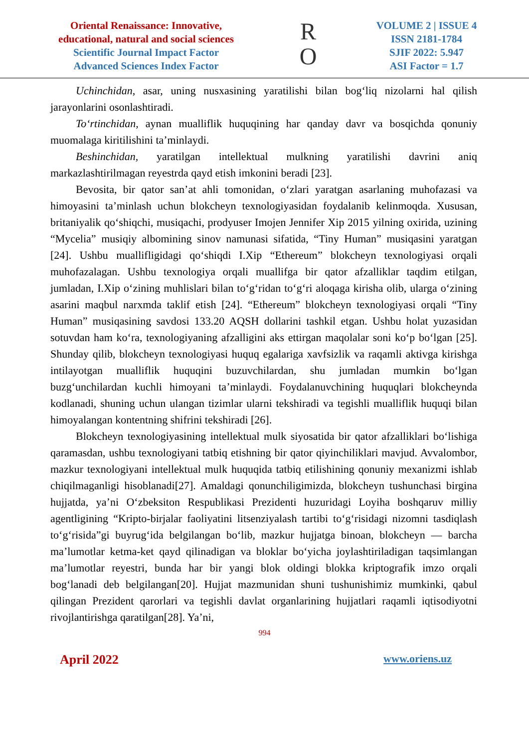Oriental Renaissance: Innovative,
educational, natural and social sciences
Scientific Journal Impact Factor
Advanced Sciences Index Factor
R
O
VOLUME 2 | ISSUE 4
ISSN 2181-1784
SJIF 2022: 5.947
ASI Factor = 1.7
Uchinchidan, asar, uning nusxasining yaratilishi bilan bog‘liq nizolarni hal qilish jarayonlarini osonlashtiradi.
To‘rtinchidan, aynan mualliflik huquqining har qanday davr va bosqichda qonuniy muomalaga kiritilishini ta’minlaydi.
Beshinchidan, yaratilgan intellektual mulkning yaratilishi davrini aniq markazlashtirilmagan reyestrda qayd etish imkonini beradi [23].
Bevosita, bir qator san’at ahli tomonidan, o‘zlari yaratgan asarlaning muhofazasi va himoyasini ta’minlash uchun blokcheyn texnologiyasidan foydalanib kelinmoqda. Xususan, britaniyalik qo‘shiqchi, musiqachi, prodyuser Imojen Jennifer Xip 2015 yilning oxirida, uzining “Mycelia” musiqiy albomining sinov namunasi sifatida, “Tiny Human” musiqasini yaratgan [24]. Ushbu muallifligidagi qo‘shiqdi I.Xip “Ethereum” blokcheyn texnologiyasi orqali muhofazalagan. Ushbu texnologiya orqali muallifga bir qator afzalliklar taqdim etilgan, jumladan, I.Xip o‘zining muhlislari bilan to‘g‘ridan to‘g‘ri aloqaga kirisha olib, ularga o‘zining asarini maqbul narxmda taklif etish [24]. “Ethereum” blokcheyn texnologiyasi orqali “Tiny Human” musiqasining savdosi 133.20 AQSH dollarini tashkil etgan. Ushbu holat yuzasidan sotuvdan ham ko‘ra, texnologiyaning afzalligini aks ettirgan maqolalar soni ko‘p bo‘lgan [25]. Shunday qilib, blokcheyn texnologiyasi huquq egalariga xavfsizlik va raqamli aktivga kirishga intilayotgan mualliflik huquqini buzuvchilardan, shu jumladan mumkin bo‘lgan buzg‘unchilardan kuchli himoyani ta’minlaydi. Foydalanuvchining huquqlari blokcheynda kodlanadi, shuning uchun ulangan tizimlar ularni tekshiradi va tegishli mualliflik huquqi bilan himoyalangan kontentning shifrini tekshiradi [26].
Blokcheyn texnologiyasining intellektual mulk siyosatida bir qator afzalliklari bo‘lishiga qaramasdan, ushbu texnologiyani tatbiq etishning bir qator qiyinchiliklari mavjud. Avvalombor, mazkur texnologiyani intellektual mulk huquqida tatbiq etilishining qonuniy mexanizmi ishlab chiqilmaganligi hisoblanadi[27]. Amaldagi qonunchiligimizda, blokcheyn tushunchasi birgina hujjatda, ya’ni O‘zbeksiton Respublikasi Prezidenti huzuridagi Loyiha boshqaruv milliy agentligining “Kripto-birjalar faoliyatini litsenziyalash tartibi to‘g‘risidagi nizomni tasdiqlash to‘g‘risida”gi buyrug‘ida belgilangan bo‘lib, mazkur hujjatga binoan, blokcheyn — barcha ma’lumotlar ketma-ket qayd qilinadigan va bloklar bo‘yicha joylashtiriladigan taqsimlangan ma’lumotlar reyestri, bunda har bir yangi blok oldingi blokka kriptografik imzo orqali bog‘lanadi deb belgilangan[20]. Hujjat mazmunidan shuni tushunishimiz mumkinki, qabul qilingan Prezident qarorlari va tegishli davlat organlarining hujjatlari raqamli iqtisodiyotni rivojlantirishga qaratilgan[28]. Ya’ni,
994
April 2022 www.oriens.uz